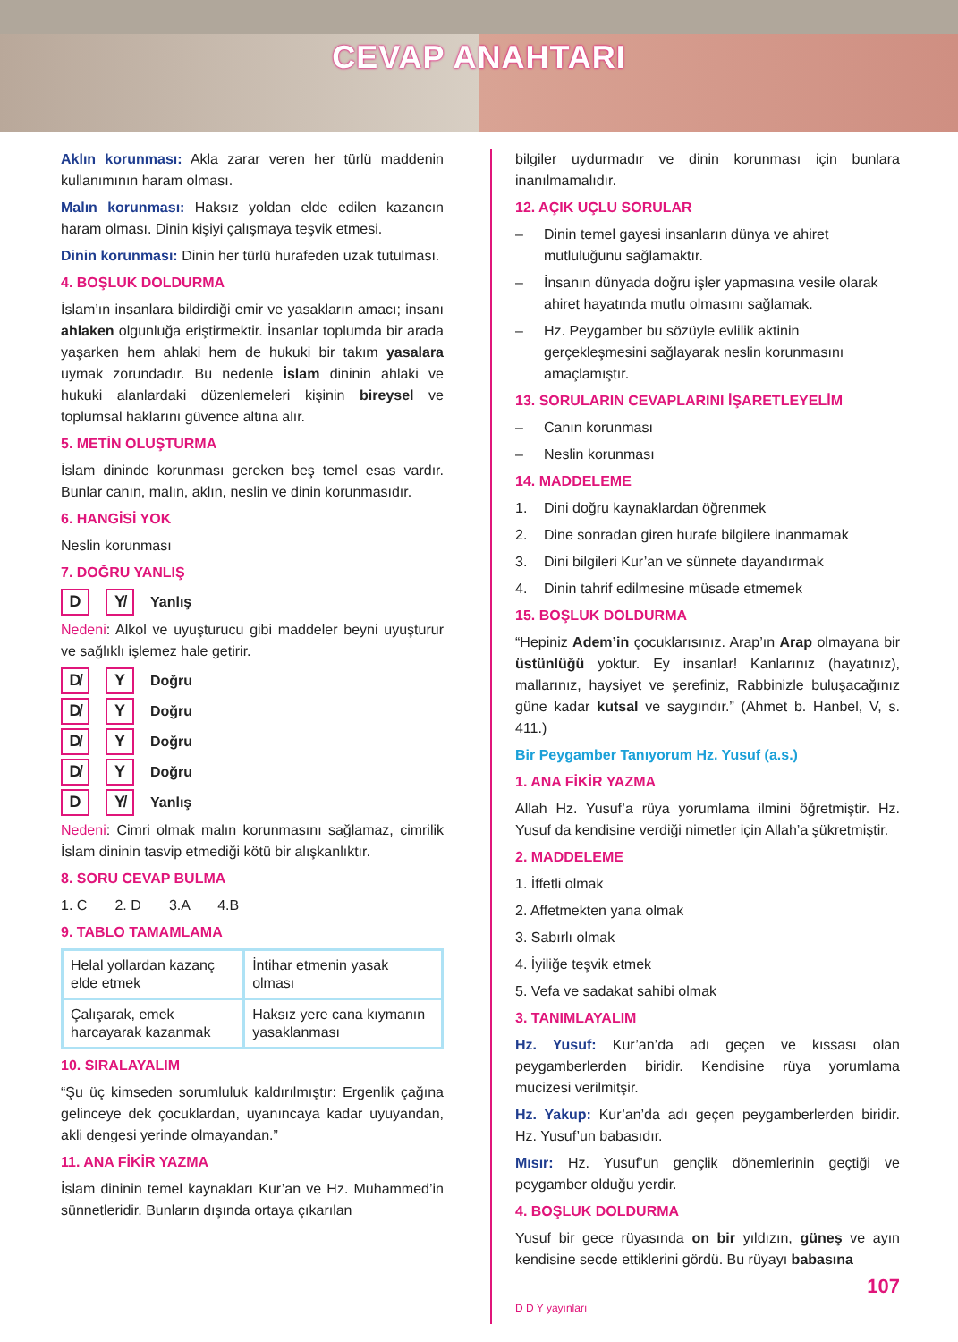CEVAP ANAHTARI
Aklın korunması: Akla zarar veren her türlü maddenin kullanımının haram olması.
Malın korunması: Haksız yoldan elde edilen kazancın haram olması. Dinin kişiyi çalışmaya teşvik etmesi.
Dinin korunması: Dinin her türlü hurafeden uzak tutulması.
4. BOŞLUK DOLDURMA
İslam’ın insanlara bildirdiği emir ve yasakların amacı; insanı ahlaken olgunluğa eriştirmektir. İnsanlar toplumda bir arada yaşarken hem ahlaki hem de hukuki bir takım yasalara uymak zorundadır. Bu nedenle İslam dininin ahlaki ve hukuki alanlardaki düzenlemeleri kişinin bireysel ve toplumsal haklarını güvence altına alır.
5. METİN OLUŞTURMA
İslam dininde korunması gereken beş temel esas vardır. Bunlar canın, malın, aklın, neslin ve dinin korunmasıdır.
6. HANGİSİ YOK
Neslin korunması
7. DOĞRU YANLIŞ
D Y̸ Yanlış
Nedeni: Alkol ve uyuşturucu gibi maddeler beyni uyuşturur ve sağlıklı işlemez hale getirir.
D̸ Y Doğru
D̸ Y Doğru
D̸ Y Doğru
D̸ Y Doğru
D Y̸ Yanlış
Nedeni: Cimri olmak malın korunmasını sağlamaz, cimrilik İslam dininin tasvip etmediği kötü bir alışkanlıktır.
8. SORU CEVAP BULMA
1. C 2. D 3.A 4.B
9. TABLO TAMAMLAMA
| Helal yollardan kazanç elde etmek | İntihar etmenin yasak olması |
| Çalışarak, emek harcayarak kazanmak | Haksız yere cana kıymanın yasaklanması |
10. SIRALAYALIM
“Şu üç kimseden sorumluluk kaldırılmıştır: Ergenlik çağına gelinceye dek çocuklardan, uyanıncaya kadar uyuyandan, akli dengesi yerinde olmayandan.”
11. ANA FİKİR YAZMA
İslam dininin temel kaynakları Kur’an ve Hz. Muhammed’in sünnetleridir. Bunların dışında ortaya çıkarılan
bilgiler uydurmadır ve dinin korunması için bunlara inanılmamalıdır.
12. AÇIK UÇLU SORULAR
– Dinin temel gayesi insanların dünya ve ahiret mutluluğunu sağlamaktır.
– İnsanın dünyada doğru işler yapmasına vesile olarak ahiret hayatında mutlu olmasını sağlamak.
– Hz. Peygamber bu sözüyle evlilik aktinin gerçekleşmesini sağlayarak neslin korunmasını amaçlamıştır.
13. SORULARIN CEVAPLARINI İŞARETLEYELİM
– Canın korunması
– Neslin korunması
14. MADDELEME
1. Dini doğru kaynaklardan öğrenmek
2. Dine sonradan giren hurafe bilgilere inanmamak
3. Dini bilgileri Kur’an ve sünnete dayandırmak
4. Dinin tahrif edilmesine müsade etmemek
15. BOŞLUK DOLDURMA
“Hepiniz Adem’in çocuklarısınız. Arap’ın Arap olmayana bir üstünlüğü yoktur. Ey insanlar! Kanlarınız (hayatınız), mallarınız, haysiyet ve şerefiniz, Rabbinizle buluşacağınız güne kadar kutsal ve saygındır.” (Ahmet b. Hanbel, V, s. 411.)
Bir Peygamber Tanıyorum Hz. Yusuf (a.s.)
1. ANA FİKİR YAZMA
Allah Hz. Yusuf’a rüya yorumlama ilmini öğretmiştir. Hz. Yusuf da kendisine verdiği nimetler için Allah’a şükretmiştir.
2. MADDELEME
1. İffetli olmak
2. Affetmekten yana olmak
3. Sabırlı olmak
4. İyiliğe teşvik etmek
5. Vefa ve sadakat sahibi olmak
3. TANIMLAYALIM
Hz. Yusuf: Kur’an’da adı geçen ve kıssası olan peygamberlerden biridir. Kendisine rüya yorumlama mucizesi verilmitşir.
Hz. Yakup: Kur’an’da adı geçen peygamberlerden biridir. Hz. Yusuf’un babasıdır.
Mısır: Hz. Yusuf’un gençlik dönemlerinin geçtiği ve peygamber olduğu yerdir.
4. BOŞLUK DOLDURMA
Yusuf bir gece rüyasında on bir yıldızın, güneş ve ayın kendisine secde ettiklerini gördü. Bu rüyayı babasına
107
D D Y yayınları